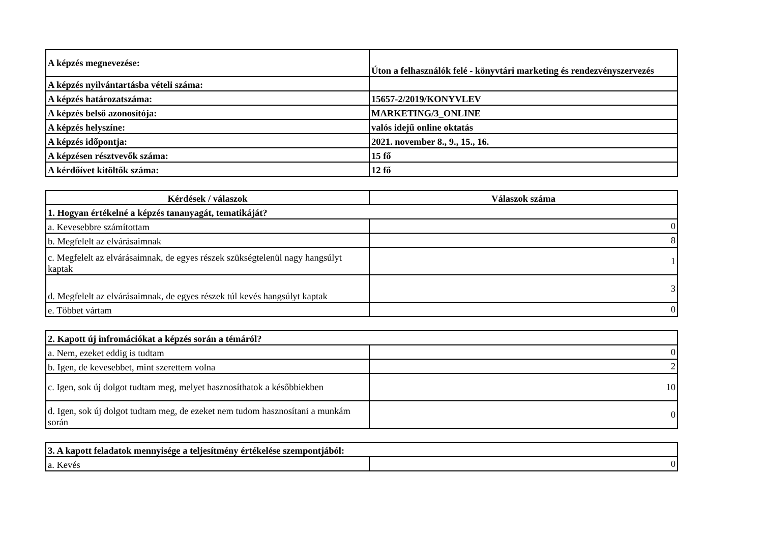| A képzés megnevezése: | Úton a felhasználók felé - könyvtári marketing és rendezvényszervezés |
| A képzés nyilvántartásba vételi száma: | |
| A képzés határozatszáma: | 15657-2/2019/KONYVLEV |
| A képzés belső azonosítója: | MARKETING/3_ONLINE |
| A képzés helyszíne: | valós idejű online oktatás |
| A képzés időpontja: | 2021. november 8., 9., 15., 16. |
| A képzésen résztvevők száma: | 15 fő |
| A kérdőívet kitöltők száma: | 12 fő |
| Kérdések / válaszok | Válaszok száma |
| --- | --- |
| 1. Hogyan értékelné a képzés tananyagát, tematikáját? | |
| a. Kevesebbre számítottam | 0 |
| b. Megfelelt az elvárásaimnak | 8 |
| c. Megfelelt az elvárásaimnak, de egyes részek szükségtelenül nagy hangsúlyt kaptak | 1 |
| d. Megfelelt az elvárásaimnak, de egyes részek túl kevés hangsúlyt kaptak | 3 |
| e. Többet vártam | 0 |
| 2. Kapott új infromációkat a képzés során a témáról? | |
| a. Nem, ezeket eddig is tudtam | 0 |
| b. Igen, de kevesebbet, mint szerettem volna | 2 |
| c. Igen, sok új dolgot tudtam meg, melyet hasznosíthatok a későbbiekben | 10 |
| d. Igen, sok új dolgot tudtam meg, de ezeket nem tudom hasznosítani a munkám során | 0 |
| 3. A kapott feladatok mennyisége a teljesítmény értékelése szempontjából: | |
| a. Kevés | 0 |